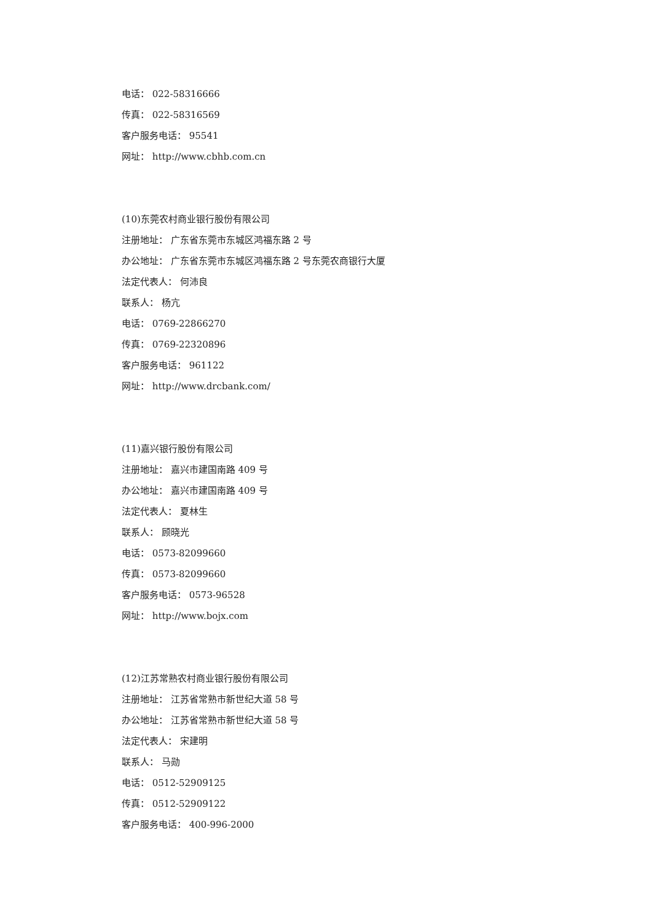电话： 022-58316666
传真： 022-58316569
客户服务电话： 95541
网址： http://www.cbhb.com.cn
(10)东莞农村商业银行股份有限公司
注册地址： 广东省东莞市东城区鸿福东路 2 号
办公地址： 广东省东莞市东城区鸿福东路 2 号东莞农商银行大厦
法定代表人： 何沛良
联系人： 杨亢
电话： 0769-22866270
传真： 0769-22320896
客户服务电话： 961122
网址： http://www.drcbank.com/
(11)嘉兴银行股份有限公司
注册地址： 嘉兴市建国南路 409 号
办公地址： 嘉兴市建国南路 409 号
法定代表人： 夏林生
联系人： 顾晓光
电话： 0573-82099660
传真： 0573-82099660
客户服务电话： 0573-96528
网址： http://www.bojx.com
(12)江苏常熟农村商业银行股份有限公司
注册地址： 江苏省常熟市新世纪大道 58 号
办公地址： 江苏省常熟市新世纪大道 58 号
法定代表人： 宋建明
联系人： 马勋
电话： 0512-52909125
传真： 0512-52909122
客户服务电话： 400-996-2000